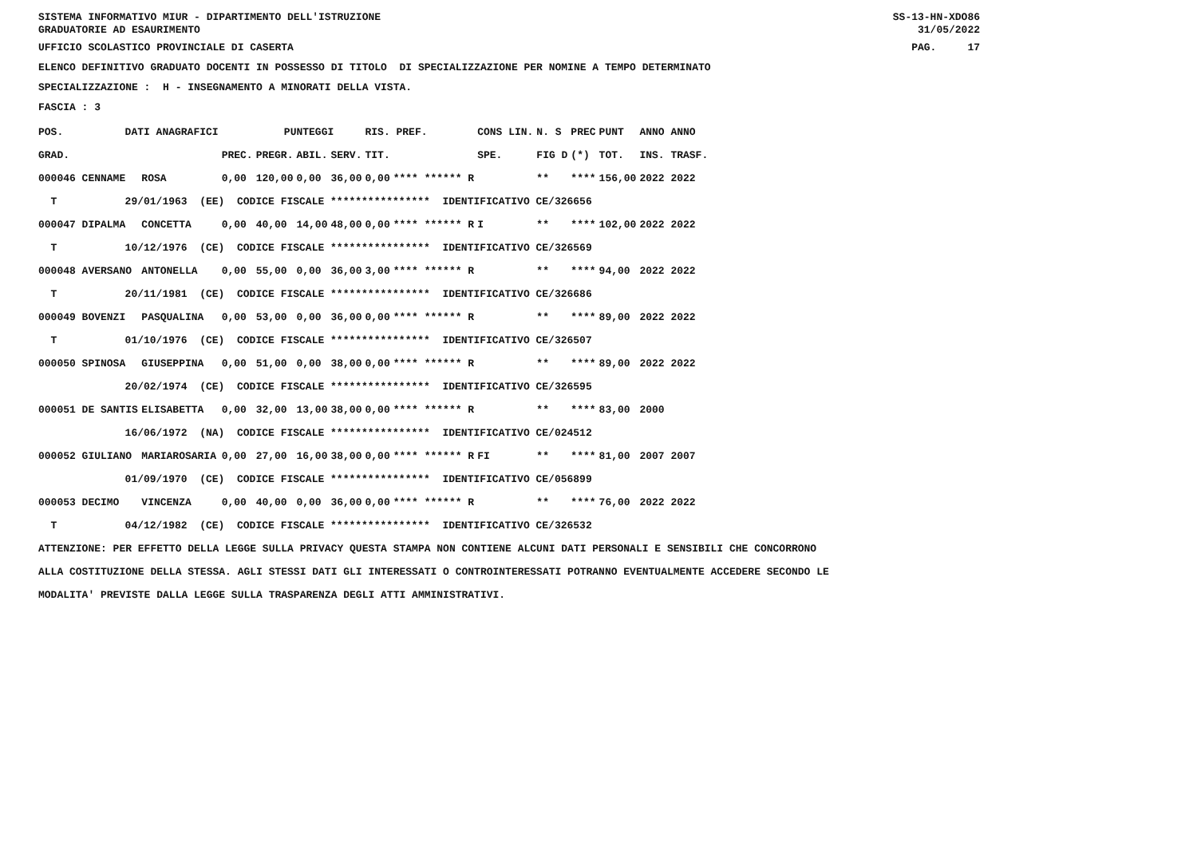SISTEMA INFORMATIVO MIUR - DIPARTIMENTO DELL'ISTRUZIONE GRADUATORIE AD ESAURIMENTO
SS-13-HN-XDO86 31/05/2022
UFFICIO SCOLASTICO PROVINCIALE DI CASERTA
PAG. 17
ELENCO DEFINITIVO GRADUATO DOCENTI IN POSSESSO DI TITOLO DI SPECIALIZZAZIONE PER NOMINE A TEMPO DETERMINATO
SPECIALIZZAZIONE : H - INSEGNAMENTO A MINORATI DELLA VISTA.
FASCIA : 3
| POS. | DATI ANAGRAFICI | | | | PUNTEGGI | | | RIS. PREF. | | CONS LIN. | N. S | PREC | PUNT | ANNO ANNO |
| --- | --- | --- | --- | --- | --- | --- | --- | --- | --- | --- | --- | --- | --- | --- |
| GRAD. | | | | PREC. | PREGR. | ABIL. | SERV. | TIT. | | SPE. | FIG D | (*) | TOT. | INS. TRASF. |
| 000046 CENNAME | | | ROSA | 0,00 | 120,00 | 0,00 | 36,00 | 0,00 | **** ****** R | | ** | **** | 156,00 | 2022 2022 |
| T | 29/01/1963 (EE) CODICE FISCALE **************** IDENTIFICATIVO CE/326656 | | | | | | | | | | | | | |
| 000047 DIPALMA | | | CONCETTA | 0,00 | 40,00 | 14,00 | 48,00 | 0,00 | **** ****** R | I | ** | **** | 102,00 | 2022 2022 |
| T | 10/12/1976 (CE) CODICE FISCALE **************** IDENTIFICATIVO CE/326569 | | | | | | | | | | | | | |
| 000048 AVERSANO | | | ANTONELLA | 0,00 | 55,00 | 0,00 | 36,00 | 3,00 | **** ****** R | | ** | **** | 94,00 | 2022 2022 |
| T | 20/11/1981 (CE) CODICE FISCALE **************** IDENTIFICATIVO CE/326686 | | | | | | | | | | | | | |
| 000049 BOVENZI | | | PASQUALINA | 0,00 | 53,00 | 0,00 | 36,00 | 0,00 | **** ****** R | | ** | **** | 89,00 | 2022 2022 |
| T | 01/10/1976 (CE) CODICE FISCALE **************** IDENTIFICATIVO CE/326507 | | | | | | | | | | | | | |
| 000050 SPINOSA | | | GIUSEPPINA | 0,00 | 51,00 | 0,00 | 38,00 | 0,00 | **** ****** R | | ** | **** | 89,00 | 2022 2022 |
| | 20/02/1974 (CE) CODICE FISCALE **************** IDENTIFICATIVO CE/326595 | | | | | | | | | | | | | |
| 000051 DE SANTIS | | | ELISABETTA | 0,00 | 32,00 | 13,00 | 38,00 | 0,00 | **** ****** R | | ** | **** | 83,00 | 2000 |
| | 16/06/1972 (NA) CODICE FISCALE **************** IDENTIFICATIVO CE/024512 | | | | | | | | | | | | | |
| 000052 GIULIANO | | | MARIAROSARIA | 0,00 | 27,00 | 16,00 | 38,00 | 0,00 | **** ****** R | FI | ** | **** | 81,00 | 2007 2007 |
| | 01/09/1970 (CE) CODICE FISCALE **************** IDENTIFICATIVO CE/056899 | | | | | | | | | | | | | |
| 000053 DECIMO | | | VINCENZA | 0,00 | 40,00 | 0,00 | 36,00 | 0,00 | **** ****** R | | ** | **** | 76,00 | 2022 2022 |
| T | 04/12/1982 (CE) CODICE FISCALE **************** IDENTIFICATIVO CE/326532 | | | | | | | | | | | | | |
ATTENZIONE: PER EFFETTO DELLA LEGGE SULLA PRIVACY QUESTA STAMPA NON CONTIENE ALCUNI DATI PERSONALI E SENSIBILI CHE CONCORRONO ALLA COSTITUZIONE DELLA STESSA. AGLI STESSI DATI GLI INTERESSATI O CONTROINTERESSATI POTRANNO EVENTUALMENTE ACCEDERE SECONDO LE MODALITA' PREVISTE DALLA LEGGE SULLA TRASPARENZA DEGLI ATTI AMMINISTRATIVI.